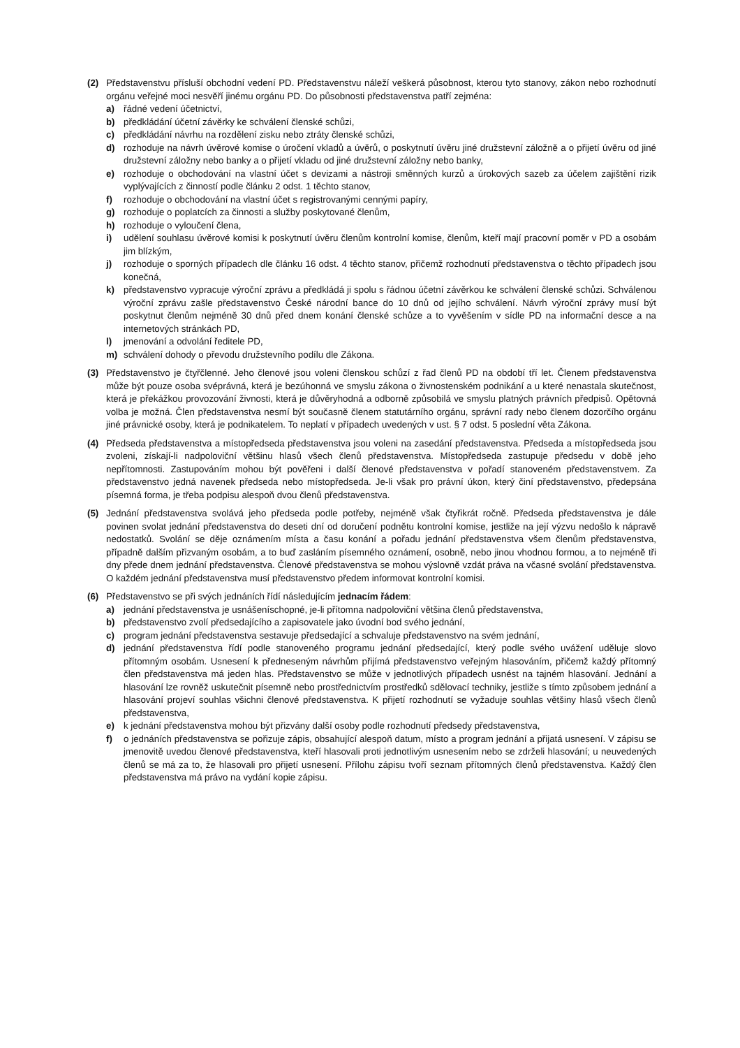(2) Představenstvu přísluší obchodní vedení PD. Představenstvu náleží veškerá působnost, kterou tyto stanovy, zákon nebo rozhodnutí orgánu veřejné moci nesvěří jinému orgánu PD. Do působnosti představenstva patří zejména:
a) řádné vedení účetnictví,
b) předkládání účetní závěrky ke schválení členské schůzi,
c) předkládání návrhu na rozdělení zisku nebo ztráty členské schůzi,
d) rozhoduje na návrh úvěrové komise o úročení vkladů a úvěrů, o poskytnutí úvěru jiné družstevní záložně a o přijetí úvěru od jiné družstevní záložny nebo banky a o přijetí vkladu od jiné družstevní záložny nebo banky,
e) rozhoduje o obchodování na vlastní účet s devizami a nástroji směnných kurzů a úrokových sazeb za účelem zajištění rizik vyplývajících z činností podle článku 2 odst. 1 těchto stanov,
f) rozhoduje o obchodování na vlastní účet s registrovanými cennými papíry,
g) rozhoduje o poplatcích za činnosti a služby poskytované členům,
h) rozhoduje o vyloučení člena,
i) udělení souhlasu úvěrové komisi k poskytnutí úvěru členům kontrolní komise, členům, kteří mají pracovní poměr v PD a osobám jim blízkým,
j) rozhoduje o sporných případech dle článku 16 odst. 4 těchto stanov, přičemž rozhodnutí představenstva o těchto případech jsou konečná,
k) představenstvo vypracuje výroční zprávu a předkládá ji spolu s řádnou účetní závěrkou ke schválení členské schůzi. Schválenou výroční zprávu zašle představenstvo České národní bance do 10 dnů od jejího schválení. Návrh výroční zprávy musí být poskytnut členům nejméně 30 dnů před dnem konání členské schůze a to vyvěšením v sídle PD na informační desce a na internetových stránkách PD,
l) jmenování a odvolání ředitele PD,
m) schválení dohody o převodu družstevního podílu dle Zákona.
(3) Představenstvo je čtyřčlenné. Jeho členové jsou voleni členskou schůzí z řad členů PD na období tří let. Členem představenstva může být pouze osoba svéprávná, která je bezúhonná ve smyslu zákona o živnostenském podnikání a u které nenastala skutečnost, která je překážkou provozování živnosti, která je důvěryhodná a odborně způsobilá ve smyslu platných právních předpisů. Opětovná volba je možná. Člen představenstva nesmí být současně členem statutárního orgánu, správní rady nebo členem dozorčího orgánu jiné právnické osoby, která je podnikatelem. To neplatí v případech uvedených v ust. § 7 odst. 5 poslední věta Zákona.
(4) Předseda představenstva a místopředseda představenstva jsou voleni na zasedání představenstva. Předseda a místopředseda jsou zvoleni, získají-li nadpoloviční většinu hlasů všech členů představenstva. Místopředseda zastupuje předsedu v době jeho nepřítomnosti. Zastupováním mohou být pověřeni i další členové představenstva v pořadí stanoveném představenstvem. Za představenstvo jedná navenek předseda nebo místopředseda. Je-li však pro právní úkon, který činí představenstvo, předepsána písemná forma, je třeba podpisu alespoň dvou členů představenstva.
(5) Jednání představenstva svolává jeho předseda podle potřeby, nejméně však čtyřikrát ročně. Předseda představenstva je dále povinen svolat jednání představenstva do deseti dní od doručení podnětu kontrolní komise, jestliže na její výzvu nedošlo k nápravě nedostatků. Svolání se děje oznámením místa a času konání a pořadu jednání představenstva všem členům představenstva, případně dalším přizvaným osobám, a to buď zasláním písemného oznámení, osobně, nebo jinou vhodnou formou, a to nejméně tři dny přede dnem jednání představenstva. Členové představenstva se mohou výslovně vzdát práva na včasné svolání představenstva. O každém jednání představenstva musí představenstvo předem informovat kontrolní komisi.
(6) Představenstvo se při svých jednáních řídí následujícím jednacím řádem:
a) jednání představenstva je usnášeníschopné, je-li přítomna nadpoloviční většina členů představenstva,
b) představenstvo zvolí předsedajícího a zapisovatele jako úvodní bod svého jednání,
c) program jednání představenstva sestavuje předsedající a schvaluje představenstvo na svém jednání,
d) jednání představenstva řídí podle stanoveného programu jednání předsedající, který podle svého uvážení uděluje slovo přítomným osobám. Usnesení k předneseným návrhům přijímá představenstvo veřejným hlasováním, přičemž každý přítomný člen představenstva má jeden hlas. Představenstvo se může v jednotlivých případech usnést na tajném hlasování. Jednání a hlasování lze rovněž uskutečnit písemně nebo prostřednictvím prostředků sdělovací techniky, jestliže s tímto způsobem jednání a hlasování projeví souhlas všichni členové představenstva. K přijetí rozhodnutí se vyžaduje souhlas většiny hlasů všech členů představenstva,
e) k jednání představenstva mohou být přizvány další osoby podle rozhodnutí předsedy představenstva,
f) o jednáních představenstva se pořizuje zápis, obsahující alespoň datum, místo a program jednání a přijatá usnesení. V zápisu se jmenovitě uvedou členové představenstva, kteří hlasovali proti jednotlivým usnesením nebo se zdrželi hlasování; u neuvedených členů se má za to, že hlasovali pro přijetí usnesení. Přílohu zápisu tvoří seznam přítomných členů představenstva. Každý člen představenstva má právo na vydání kopie zápisu.